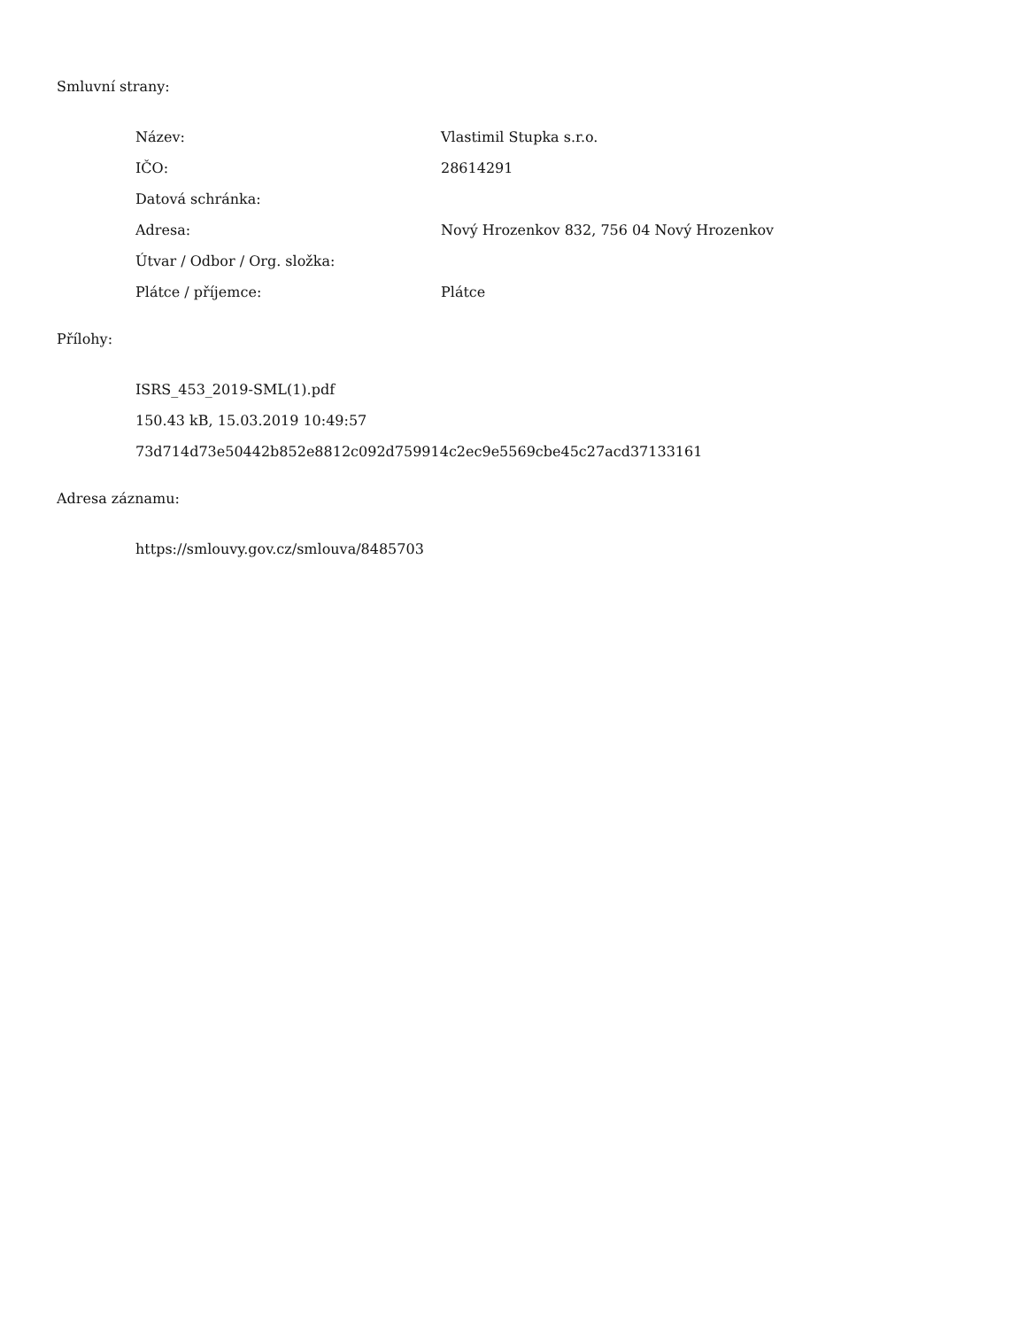Smluvní strany:
| Název: | Vlastimil Stupka s.r.o. |
| IČO: | 28614291 |
| Datová schránka: | |
| Adresa: | Nový Hrozenkov 832, 756 04 Nový Hrozenkov |
| Útvar / Odbor / Org. složka: | |
| Plátce / příjemce: | Plátce |
Přílohy:
ISRS_453_2019-SML(1).pdf
150.43 kB, 15.03.2019 10:49:57
73d714d73e50442b852e8812c092d759914c2ec9e5569cbe45c27acd37133161
Adresa záznamu:
https://smlouvy.gov.cz/smlouva/8485703